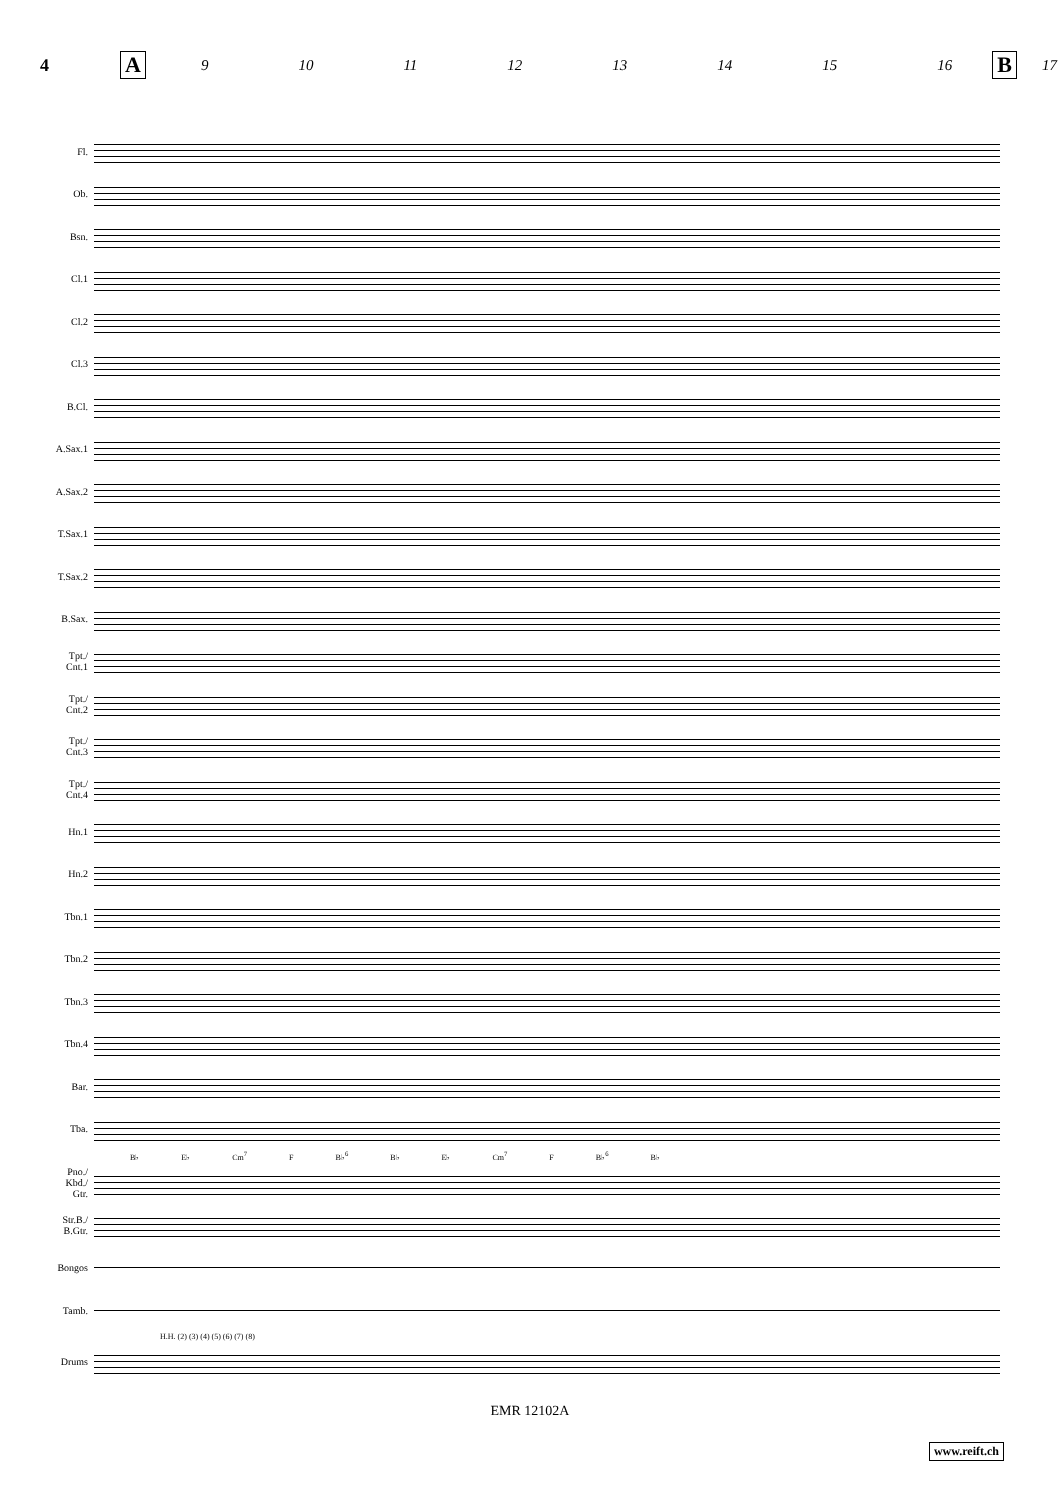4 A
9 10 11 12 13 14 15 16
B 17
Fl.
Ob.
Bsn.
Cl.1
Cl.2
Cl.3
B.Cl.
A.Sax.1
A.Sax.2
T.Sax.1
T.Sax.2
B.Sax.
Tpt./
Cnt.1
Tpt./
Cnt.2
Tpt./
Cnt.3
Tpt./
Cnt.4
Hn.1
Hn.2
Tbn.1
Tbn.2
Tbn.3
Tbn.4
Bar.
Tba.
B♭ E♭ Cm<sup>7</sup> F B♭<sup>6</sup> B♭ E♭ Cm<sup>7</sup> F B♭<sup>6</sup> B♭
Pno./
Kbd./
Gtr.
Str.B./
B.Gtr.
Bongos
Tamb.
H.H. (2) (3) (4) (5) (6) (7) (8)
Drums
EMR 12102A
www.reift.ch